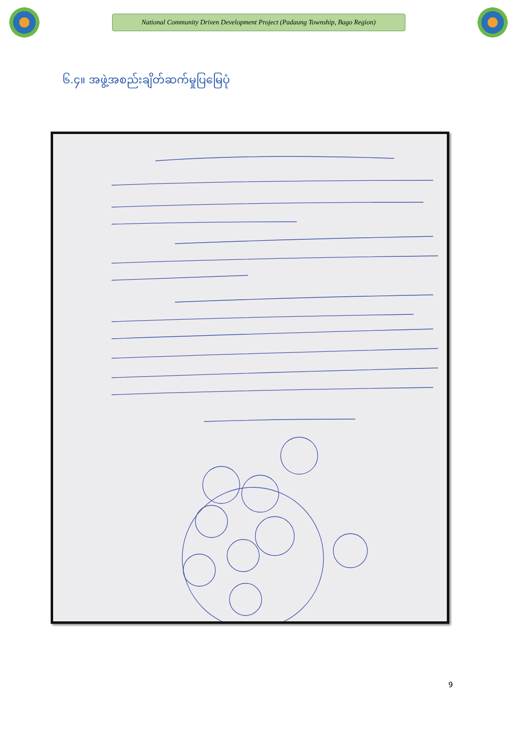National Community Driven Development Project (Padaung Township, Bago Region)
၆.၄။ အဖွဲ့အစည်းချိတ်ဆက်မှုပြမြေပုံ
9